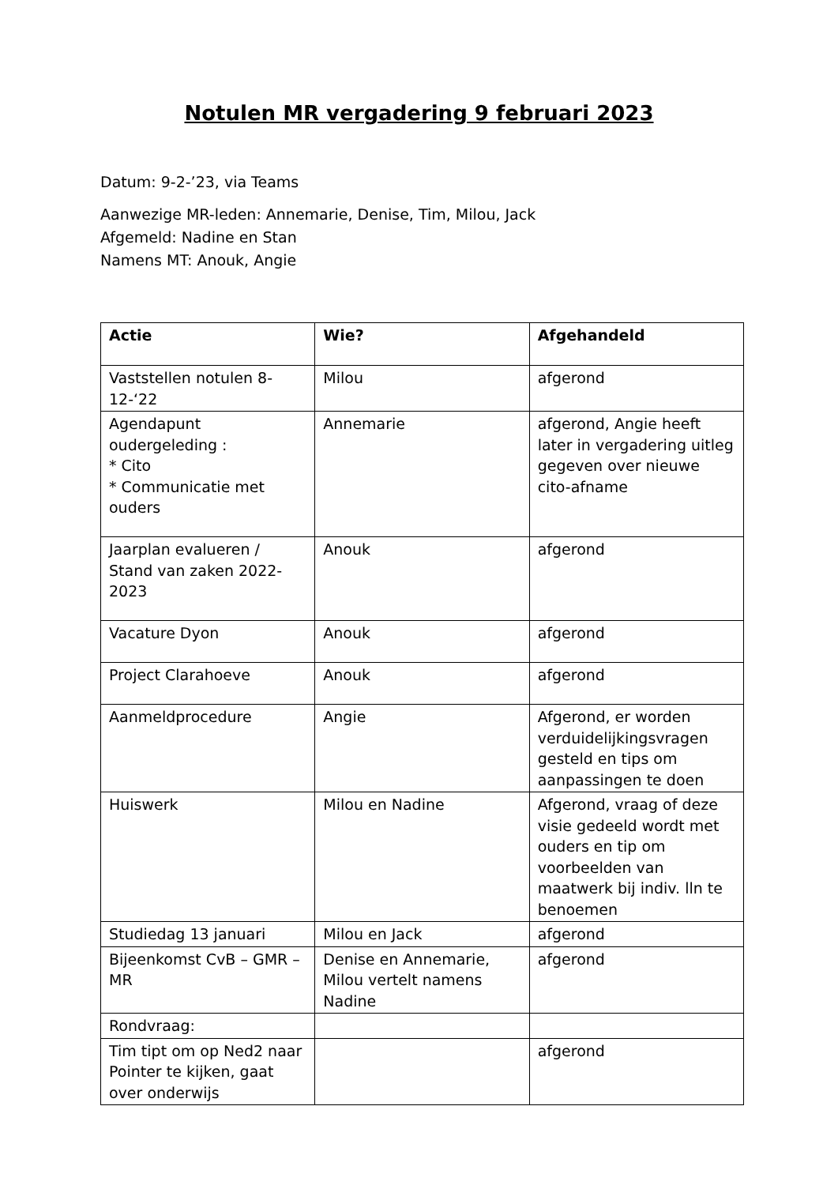Notulen MR vergadering 9 februari 2023
Datum: 9-2-’23, via Teams
Aanwezige MR-leden: Annemarie, Denise, Tim, Milou, Jack
Afgemeld: Nadine en Stan
Namens MT: Anouk, Angie
| Actie | Wie? | Afgehandeld |
| --- | --- | --- |
| Vaststellen notulen 8-12-‘22 | Milou | afgerond |
| Agendapunt oudergeleding : * Cito * Communicatie met ouders | Annemarie | afgerond, Angie heeft later in vergadering uitleg gegeven over nieuwe cito-afname |
| Jaarplan evalueren / Stand van zaken 2022-2023 | Anouk | afgerond |
| Vacature Dyon | Anouk | afgerond |
| Project Clarahoeve | Anouk | afgerond |
| Aanmeldprocedure | Angie | Afgerond, er worden verduidelijkingsvragen gesteld en tips om aanpassingen te doen |
| Huiswerk | Milou en Nadine | Afgerond, vraag of deze visie gedeeld wordt met ouders en tip om voorbeelden van maatwerk bij indiv. lln te benoemen |
| Studiedag 13 januari | Milou en Jack | afgerond |
| Bijeenkomst CvB – GMR – MR | Denise en Annemarie, Milou vertelt namens Nadine | afgerond |
| Rondvraag: | | |
| Tim tipt om op Ned2 naar Pointer te kijken, gaat over onderwijs | | afgerond |